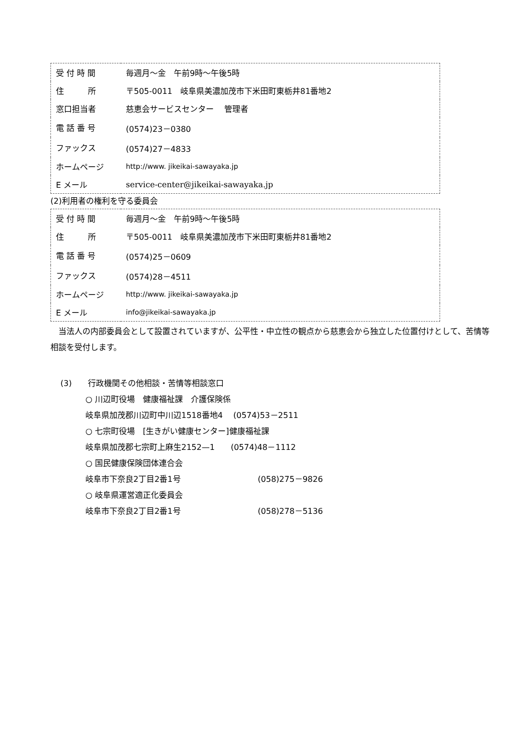| 受 付 時 間 | 毎週月～金 午前9時～午後5時 |
| 住 所 | 〒505-0011 岐阜県美濃加茂市下米田町東栃井81番地2 |
| 窓口担当者 | 慈恵会サービスセンター 管理者 |
| 電 話 番 号 | (0574)23－0380 |
| ファックス | (0574)27－4833 |
| ホームページ | http://www. jikeikai-sawayaka.jp |
| E メール | service-center@jikeikai-sawayaka.jp |
(2)利用者の権利を守る委員会
| 受 付 時 間 | 毎週月～金 午前9時～午後5時 |
| 住 所 | 〒505-0011 岐阜県美濃加茂市下米田町東栃井81番地2 |
| 電 話 番 号 | (0574)25－0609 |
| ファックス | (0574)28－4511 |
| ホームページ | http://www. jikeikai-sawayaka.jp |
| E メール | info@jikeikai-sawayaka.jp |
　当法人の内部委員会として設置されていますが、公平性・中立性の観点から慈恵会から独立した位置付けとして、苦情等相談を受付します。
(3)　　行政機関その他相談・苦情等相談窓口
○ 川辺町役場　健康福祉課　介護保険係
岐阜県加茂郡川辺町中川辺1518番地4　 (0574)53－2511
○ 七宗町役場　[生きがい健康センター]健康福祉課
岐阜県加茂郡七宗町上麻生2152—1　　(0574)48－1112
○ 国民健康保険団体連合会
岐阜市下奈良2丁目2番1号 (058)275－9826
○ 岐阜県運営適正化委員会
岐阜市下奈良2丁目2番1号 (058)278－5136